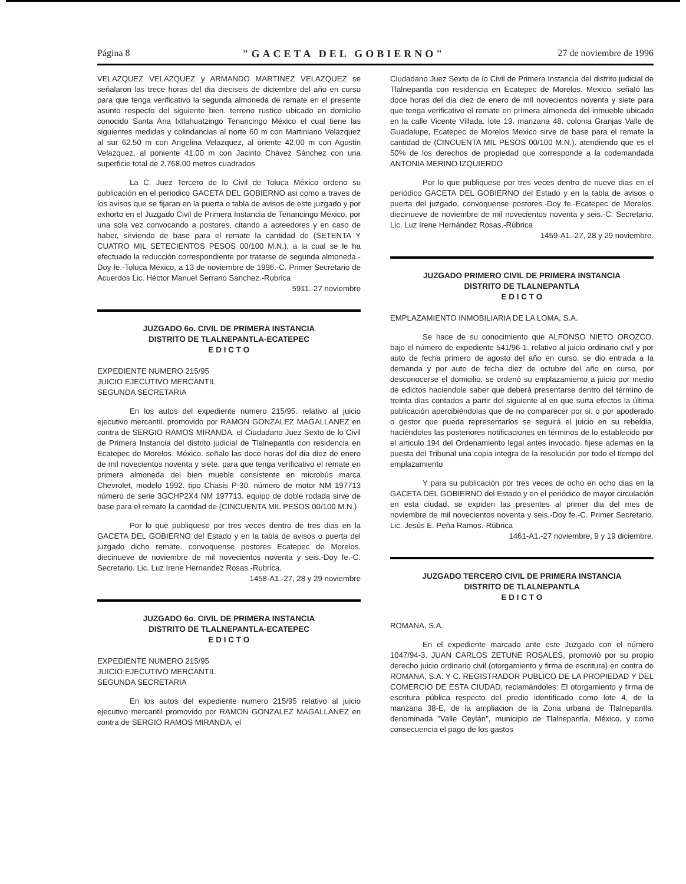Página 8 "GACETA DEL GOBIERNO" 27 de noviembre de 1996
VELAZQUEZ VELAZQUEZ y ARMANDO MARTINEZ VELAZQUEZ se señalaron las trece horas del dia dieciseis de diciembre del año en curso para que tenga verificativo la segunda almoneda de remate en el presente asunto respecto del siguiente bien. terreno rustico ubicado en domicilio conocido Santa Ana Ixtlahuatzingo Tenancingo México el cual tiene las siguientes medidas y colindancias al norte 60 m con Martiniano Velazquez al sur 62.50 m con Angelina Velazquez, al oriente 42.00 m con Agustin Velazquez, al poniente 41.00 m con Jacinto Chávez Sánchez con una superficie total de 2,768.00 metros cuadrados
La C. Juez Tercero de lo Civil de Toluca México ordeno su publicación en el periodico GACETA DEL GOBIERNO asi como a traves de los avisos que se fijaran en la puerta o tabla de avisos de este juzgado y por exhorto en el Juzgado Civil de Primera Instancia de Tenancingo México, por una sola vez convocando a postores, citando a acreedores y en caso de haber, sirviendo de base para el remate la cantidad de (SETENTA Y CUATRO MIL SETECIENTOS PESOS 00/100 M.N.), a la cual se le ha efectuado la reducción correspondiente por tratarse de segunda almoneda.-Doy fe.-Toluca México, a 13 de noviembre de 1996.-C. Primer Secretario de Acuerdos Lic. Héctor Manuel Serrano Sanchez.-Rubrica
5911.-27 noviembre
JUZGADO 6o. CIVIL DE PRIMERA INSTANCIA
DISTRITO DE TLALNEPANTLA-ECATEPEC
E D I C T O
EXPEDIENTE NUMERO 215/95
JUICIO EJECUTIVO MERCANTIL
SEGUNDA SECRETARIA
En los autos del expediente numero 215/95. relativo al juicio ejecutivo mercantil. promovido por RAMON GONZALEZ MAGALLANEZ en contra de SERGIO RAMOS MIRANDA. el Ciudadano Juez Sexto de lo Civil de Primera Instancia del distrito judicial de Tlalnepantla con residencia en Ecatepec de Morelos. México. señalo las doce horas del dia diez de enero de mil novecientos noventa y siete. para que tenga verificativo el remate en primera almoneda del bien mueble consistente en microbús marca Chevrolet, modelo 1992. tipo Chasis P-30. número de motor NM 197713 número de serie 3GCHP2X4 NM 197713. equipo de doble rodada sirve de base para el remate la cantidad de (CINCUENTA MIL PESOS 00/100 M.N.)
Por lo que publiquese por tres veces dentro de tres dias en la GACETA DEL GOBIERNO del Estado y en la tabla de avisos o puerta del juzgado dicho remate. convoquense postores Ecatepec de Morelos. diecinueve de noviembre de mil novecientos noventa y seis.-Doy fe.-C. Secretario. Lic. Luz Irene Hernandez Rosas.-Rubrica.
1458-A1.-27, 28 y 29 noviembre
JUZGADO 6o. CIVIL DE PRIMERA INSTANCIA
DISTRITO DE TLALNEPANTLA-ECATEPEC
E D I C T O
EXPEDIENTE NUMERO 215/95
JUICIO EJECUTIVO MERCANTIL
SEGUNDA SECRETARIA
En los autos del expediente numero 215/95 relativo al juicio ejecutivo mercantil promovido por RAMON GONZALEZ MAGALLANEZ en contra de SERGIO RAMOS MIRANDA, el
Ciudadano Juez Sexto de lo Civil de Primera Instancia del distrito judicial de Tlalnepantla con residencia en Ecatepec de Morelos. Mexico. señaló las doce horas del dia diez de enero de mil novecientos noventa y siete para que tenga verificativo el remate en primera almoneda del inmueble ubicado en la calle Vicente Villada. lote 19. manzana 48. colonia Granjas Valle de Guadalupe, Ecatepec de Morelos Mexico sirve de base para el remate la cantidad de (CINCUENTA MIL PESOS 00/100 M.N.). atendiendo que es el 50% de los derechos de propiedad que corresponde a la codemandada ANTONIA MERINO IZQUIERDO
Por lo que publiquese por tres veces dentro de nueve dias en el periódico GACETA DEL GOBIERNO del Estado y en la tabla de avisos o puerta del juzgado, convoquense postores.-Doy fe.-Ecatepec de Morelos. diecinueve de noviembre de mil novecientos noventa y seis.-C. Secretario. Lic. Luz Irene Hernández Rosas.-Rúbrica
1459-A1.-27, 28 y 29 noviembre.
JUZGADO PRIMERO CIVIL DE PRIMERA INSTANCIA
DISTRITO DE TLALNEPANTLA
E D I C T O
EMPLAZAMIENTO INMOBILIARIA DE LA LOMA, S.A.
Se hace de su conocimiento que ALFONSO NIETO OROZCO. bajo el número de expediente 541/96-1. relativo al juicio ordinario civil y por auto de fecha primero de agosto del año en curso. se dio entrada a la demanda y por auto de fecha diez de octubre del año en curso, por desconocerse el domicilio. se ordenó su emplazamiento a juicio por medio de edictos haciendole saber que deberá presentarse dentro del término de treinta dias contados a partir del siguiente al en que surta efectos la última publicación apercibiéndolas que de no comparecer por si. o por apoderado o gestor que pueda representarlos se seguirá el juicio en su rebeldia, haciéndoles las posteriores notificaciones en términos de lo establecido por el articulo 194 del Ordenamiento legal antes invocado. fijese ademas en la puesta del Tribunal una copia integra de la resolución por todo el tiempo del emplazamiento
Y para su publicación por tres veces de ocho en ocho dias en la GACETA DEL GOBIERNO del Estado y en el periódico de mayor circulación en esta ciudad, se expiden las presentes al primer dia del mes de noviembre de mil novecientos noventa y seis.-Doy fe.-C. Primer Secretario. Lic. Jesús E. Peña Ramos.-Rúbrica
1461-A1.-27 noviembre, 9 y 19 diciembre.
JUZGADO TERCERO CIVIL DE PRIMERA INSTANCIA
DISTRITO DE TLALNEPANTLA
E D I C T O
ROMANA, S.A.
En el expediente marcado ante este Juzgado con el número 1047/94-3. JUAN CARLOS ZETUNE ROSALES, promovió por su propio derecho juicio ordinario civil (otorgamiento y firma de escritura) en contra de ROMANA, S.A. Y C. REGISTRADOR PUBLICO DE LA PROPIEDAD Y DEL COMERCIO DE ESTA CIUDAD, reclamándoles: El otorgamiento y firma de escritura pública respecto del predio identificado como lote 4, de la manzana 38-E, de la ampliacion de la Zona urbana de Tlalnepantla. denominada "Valle Ceylán", municipio de Tlalnepantla, México, y como consecuencia el pago de los gastos